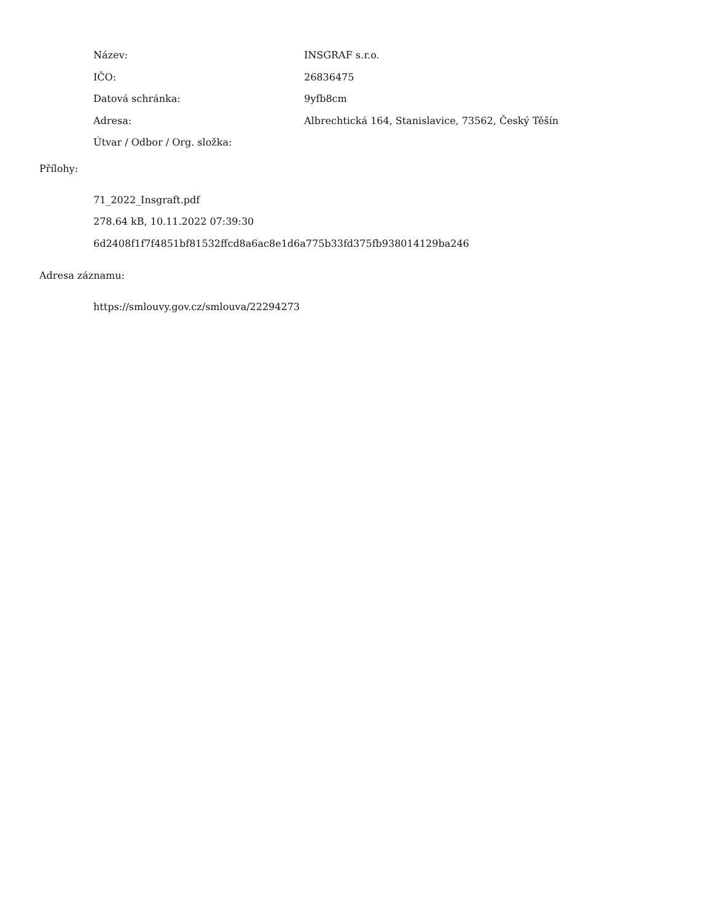| Název: | INSGRAF s.r.o. |
| IČO: | 26836475 |
| Datová schránka: | 9yfb8cm |
| Adresa: | Albrechtická 164, Stanislavice, 73562, Český Těšín |
| Útvar / Odbor / Org. složka: | |
Přílohy:
71_2022_Insgraft.pdf
278.64 kB, 10.11.2022 07:39:30
6d2408f1f7f4851bf81532ffcd8a6ac8e1d6a775b33fd375fb938014129ba246
Adresa záznamu:
https://smlouvy.gov.cz/smlouva/22294273